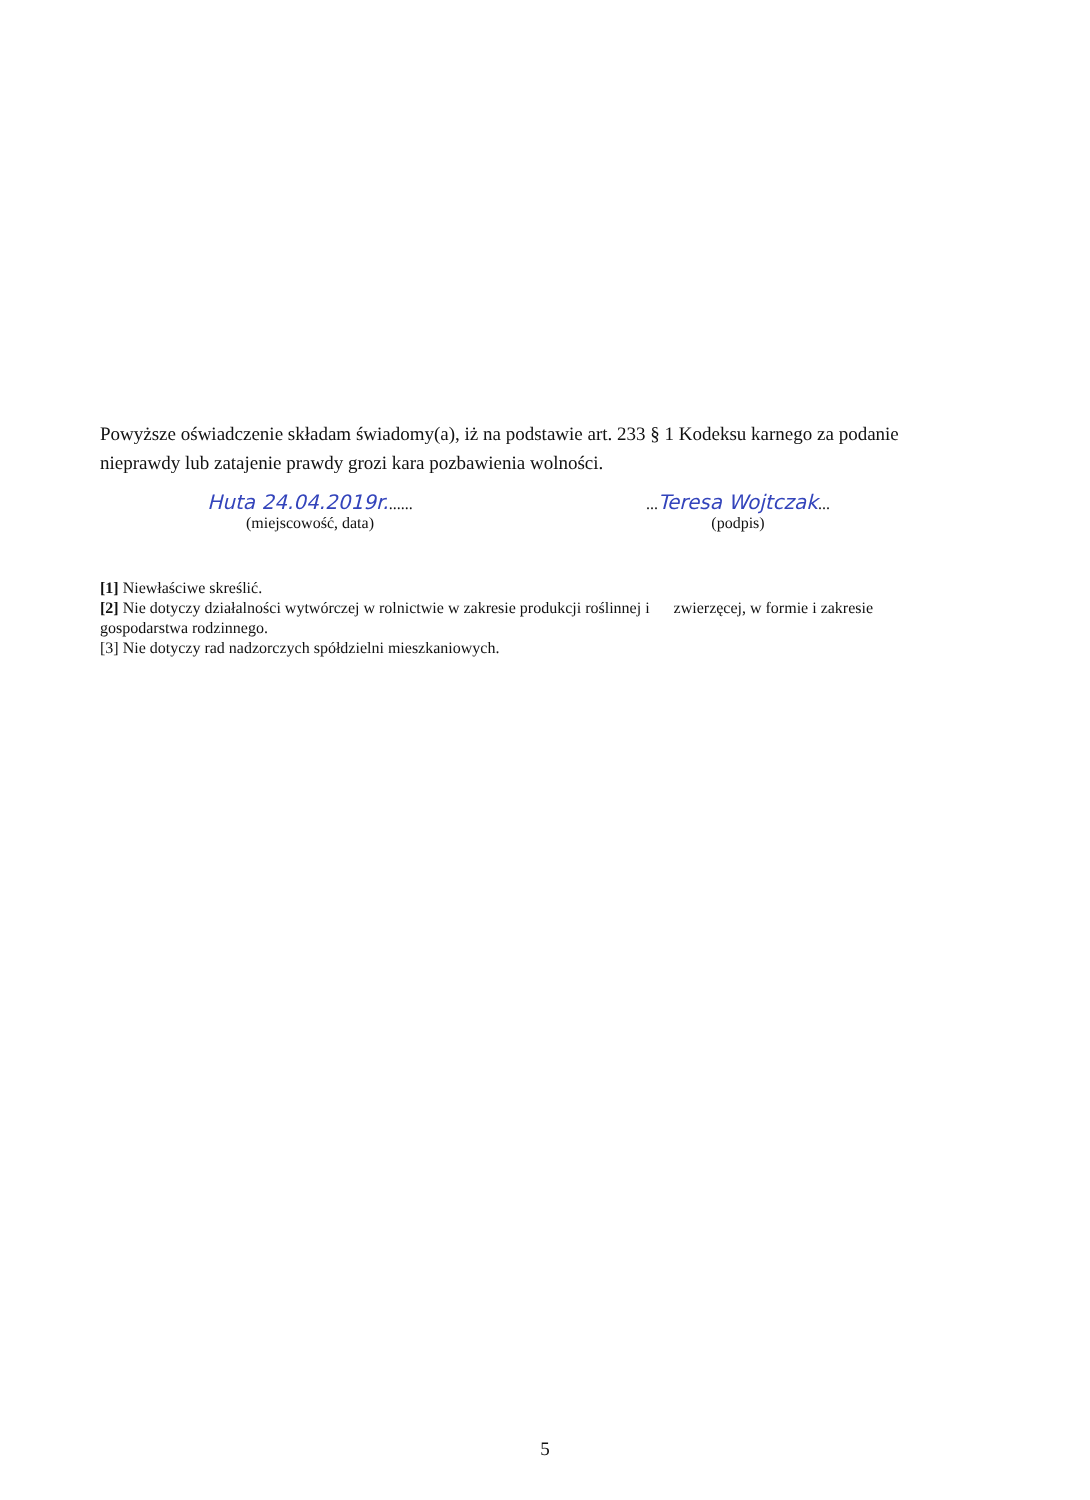Powyższe oświadczenie składam świadomy(a), iż na podstawie art. 233 § 1 Kodeksu karnego za podanie nieprawdy lub zatajenie prawdy grozi kara pozbawienia wolności.
Huta 24.04.2019r.......
(miejscowość, data)
...Teresa Wojtczak...
(podpis)
[1] Niewłaściwe skreślić.
[2] Nie dotyczy działalności wytwórczej w rolnictwie w zakresie produkcji roślinnej i zwierzęcej, w formie i zakresie gospodarstwa rodzinnego.
[3] Nie dotyczy rad nadzorczych spółdzielni mieszkaniowych.
5